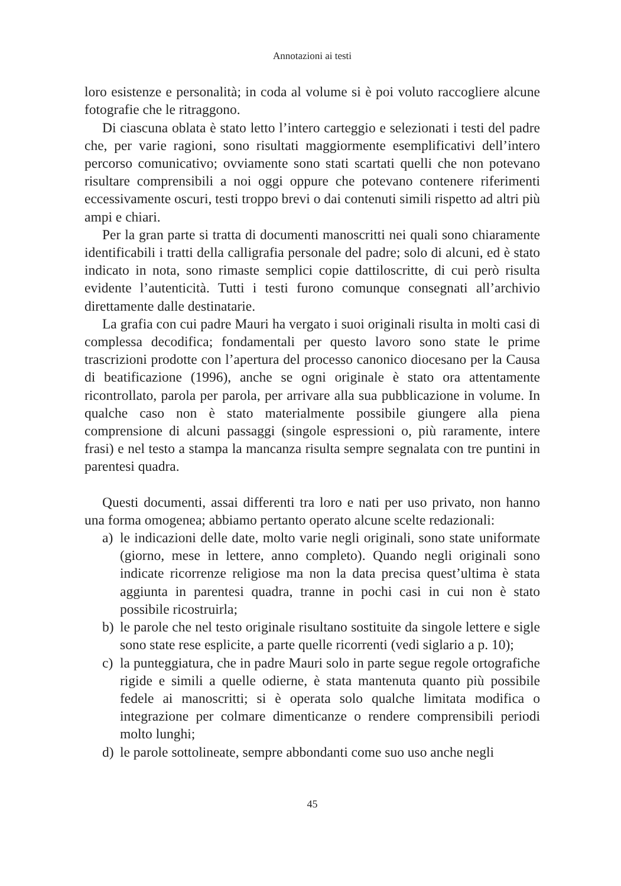Annotazioni ai testi
loro esistenze e personalità; in coda al volume si è poi voluto raccogliere alcune fotografie che le ritraggono.
Di ciascuna oblata è stato letto l’intero carteggio e selezionati i testi del padre che, per varie ragioni, sono risultati maggiormente esemplificativi dell’intero percorso comunicativo; ovviamente sono stati scartati quelli che non potevano risultare comprensibili a noi oggi oppure che potevano contenere riferimenti eccessivamente oscuri, testi troppo brevi o dai contenuti simili rispetto ad altri più ampi e chiari.
Per la gran parte si tratta di documenti manoscritti nei quali sono chiaramente identificabili i tratti della calligrafia personale del padre; solo di alcuni, ed è stato indicato in nota, sono rimaste semplici copie dattiloscritte, di cui però risulta evidente l’autenticità. Tutti i testi furono comunque consegnati all’archivio direttamente dalle destinatarie.
La grafia con cui padre Mauri ha vergato i suoi originali risulta in molti casi di complessa decodifica; fondamentali per questo lavoro sono state le prime trascrizioni prodotte con l’apertura del processo canonico diocesano per la Causa di beatificazione (1996), anche se ogni originale è stato ora attentamente ricontrollato, parola per parola, per arrivare alla sua pubblicazione in volume. In qualche caso non è stato materialmente possibile giungere alla piena comprensione di alcuni passaggi (singole espressioni o, più raramente, intere frasi) e nel testo a stampa la mancanza risulta sempre segnalata con tre puntini in parentesi quadra.
Questi documenti, assai differenti tra loro e nati per uso privato, non hanno una forma omogenea; abbiamo pertanto operato alcune scelte redazionali:
a) le indicazioni delle date, molto varie negli originali, sono state uniformate (giorno, mese in lettere, anno completo). Quando negli originali sono indicate ricorrenze religiose ma non la data precisa quest’ultima è stata aggiunta in parentesi quadra, tranne in pochi casi in cui non è stato possibile ricostruirla;
b) le parole che nel testo originale risultano sostituite da singole lettere e sigle sono state rese esplicite, a parte quelle ricorrenti (vedi siglario a p. 10);
c) la punteggiatura, che in padre Mauri solo in parte segue regole ortografiche rigide e simili a quelle odierne, è stata mantenuta quanto più possibile fedele ai manoscritti; si è operata solo qualche limitata modifica o integrazione per colmare dimenticanze o rendere comprensibili periodi molto lunghi;
d) le parole sottolineate, sempre abbondanti come suo uso anche negli
45